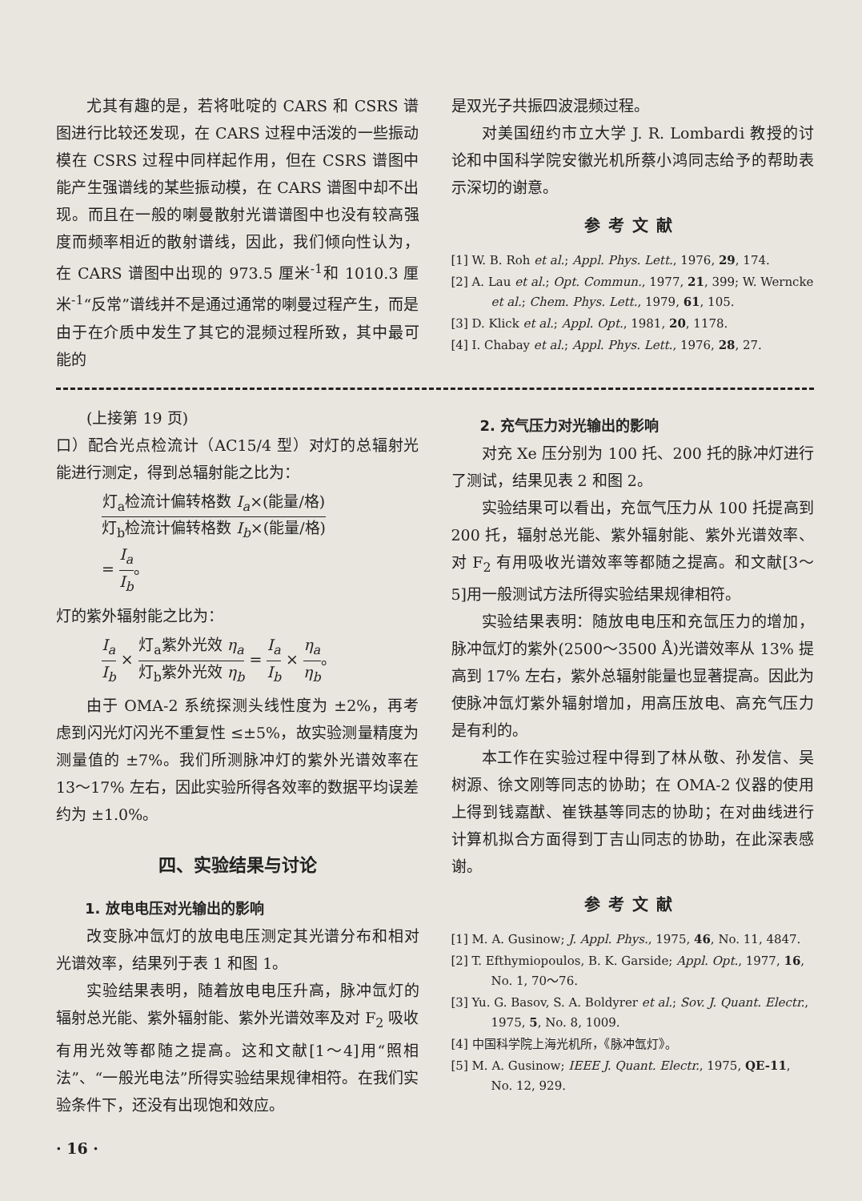尤其有趣的是，若将吡啶的 CARS 和 CSRS 谱图进行比较还发现，在 CARS 过程中活泼的一些振动模在 CSRS 过程中同样起作用，但在 CSRS 谱图中能产生强谱线的某些振动模，在 CARS 谱图中却不出现。而且在一般的喇曼散射光谱谱图中也没有较高强度而频率相近的散射谱线，因此，我们倾向性认为，在 CARS 谱图中出现的 973.5 厘米<sup>-1</sup>和 1010.3 厘米<sup>-1</sup>“反常”谱线并不是通过通常的喇曼过程产生，而是由于在介质中发生了其它的混频过程所致，其中最可能的
是双光子共振四波混频过程。
对美国纽约市立大学 J. R. Lombardi 教授的讨论和中国科学院安徽光机所蔡小鸿同志给予的帮助表示深切的谢意。
参考文献
[1] W. B. Roh et al.; Appl. Phys. Lett., 1976, 29, 174.
[2] A. Lau et al.; Opt. Commun., 1977, 21, 399; W. Werncke et al.; Chem. Phys. Lett., 1979, 61, 105.
[3] D. Klick et al.; Appl. Opt., 1981, 20, 1178.
[4] I. Chabay et al.; Appl. Phys. Lett., 1976, 28, 27.
(上接第 19 页)
口）配合光点检流计（AC15/4 型）对灯的总辐射光能进行测定，得到总辐射能之比为：
灯<sub>a</sub>检流计偏转格数 I<sub>a</sub>×(能量/格) 灯<sub>b</sub>检流计偏转格数 I<sub>b</sub>×(能量/格)
= I<sub>a</sub> I<sub>b</sub>。
灯的紫外辐射能之比为：
I<sub>a</sub> I<sub>b</sub> × 灯<sub>a</sub>紫外光效 η<sub>a</sub> 灯<sub>b</sub>紫外光效 η<sub>b</sub> = I<sub>a</sub> I<sub>b</sub> × η<sub>a</sub> η<sub>b</sub>。
由于 OMA-2 系统探测头线性度为 ±2%，再考虑到闪光灯闪光不重复性 ≤±5%，故实验测量精度为测量值的 ±7%。我们所测脉冲灯的紫外光谱效率在 13～17% 左右，因此实验所得各效率的数据平均误差约为 ±1.0%。
四、实验结果与讨论
1. 放电电压对光输出的影响
改变脉冲氙灯的放电电压测定其光谱分布和相对光谱效率，结果列于表 1 和图 1。
实验结果表明，随着放电电压升高，脉冲氙灯的辐射总光能、紫外辐射能、紫外光谱效率及对 F<sub>2</sub> 吸收有用光效等都随之提高。这和文献[1～4]用“照相法”、“一般光电法”所得实验结果规律相符。在我们实验条件下，还没有出现饱和效应。
· 16 ·
2. 充气压力对光输出的影响
对充 Xe 压分别为 100 托、200 托的脉冲灯进行了测试，结果见表 2 和图 2。
实验结果可以看出，充氙气压力从 100 托提高到 200 托，辐射总光能、紫外辐射能、紫外光谱效率、对 F<sub>2</sub> 有用吸收光谱效率等都随之提高。和文献[3～5]用一般测试方法所得实验结果规律相符。
实验结果表明：随放电电压和充氙压力的增加，脉冲氙灯的紫外(2500～3500 Å)光谱效率从 13% 提高到 17% 左右，紫外总辐射能量也显著提高。因此为使脉冲氙灯紫外辐射增加，用高压放电、高充气压力是有利的。
本工作在实验过程中得到了林从敬、孙发信、吴树源、徐文刚等同志的协助；在 OMA-2 仪器的使用上得到钱嘉猷、崔铁基等同志的协助；在对曲线进行计算机拟合方面得到丁吉山同志的协助，在此深表感谢。
参考文献
[1] M. A. Gusinow; J. Appl. Phys., 1975, 46, No. 11, 4847.
[2] T. Efthymiopoulos, B. K. Garside; Appl. Opt., 1977, 16, No. 1, 70～76.
[3] Yu. G. Basov, S. A. Boldyrer et al.; Sov. J. Quant. Electr., 1975, 5, No. 8, 1009.
[4] 中国科学院上海光机所，《脉冲氙灯》。
[5] M. A. Gusinow; IEEE J. Quant. Electr., 1975, QE-11, No. 12, 929.